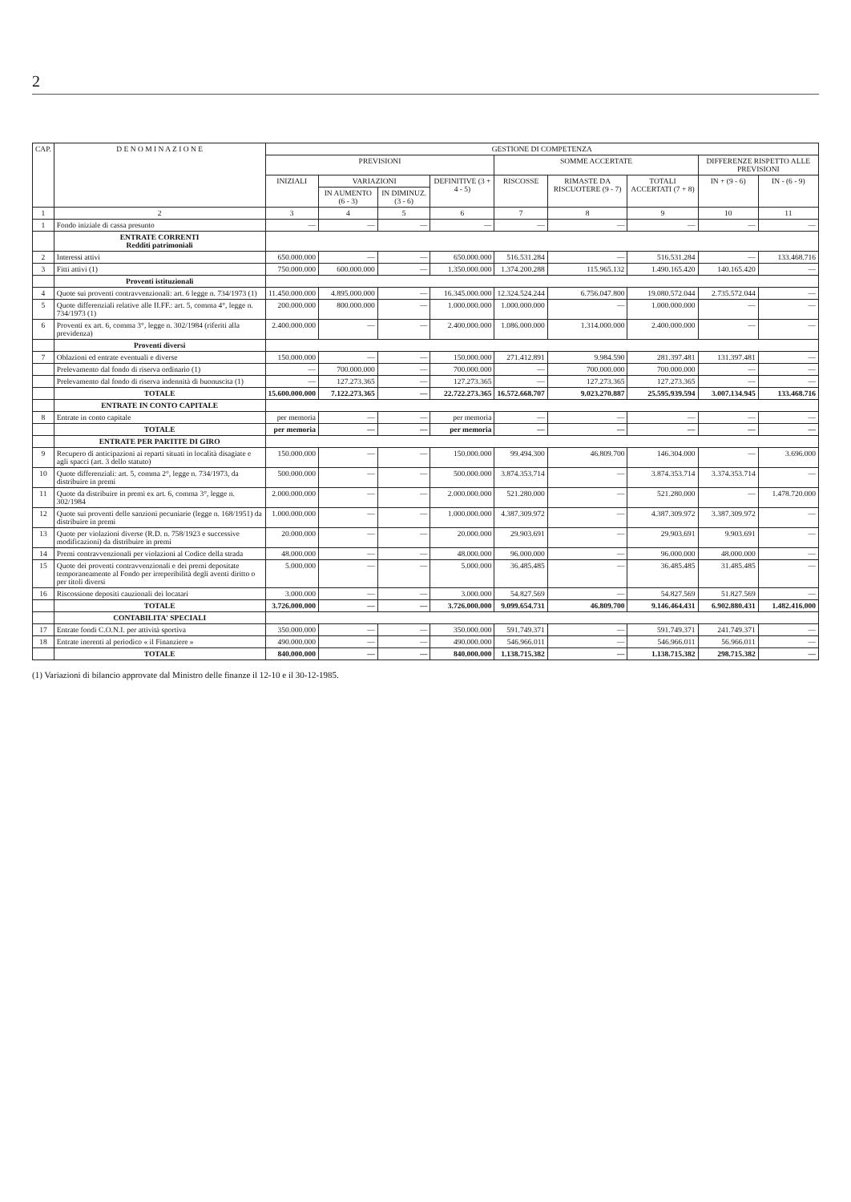2
| CAP. | D E N O M I N A Z I O N E | GESTIONE DI COMPETENZA | | | | | | | | |
| --- | --- | --- | --- | --- | --- | --- | --- | --- | --- | --- |
| | | PREVISIONI | | | | SOMME ACCERTATE | | | DIFFERENZE RISPETTO ALLE PREVISIONI | |
| | | INIZIALI | VARIAZIONI | | DEFINITIVE (3 + 4 - 5) | RISCOSSE | RIMASTE DA RISCUOTERE (9 - 7) | TOTALI ACCERTATI (7 + 8) | IN + (9 - 6) | IN - (6 - 9) |
| | | | IN AUMENTO (6 - 3) | IN DIMINUZ. (3 - 6) | | | | | | |
| 1 | 2 | 3 | 4 | 5 | 6 | 7 | 8 | 9 | 10 | 11 |
| 1 | Fondo iniziale di cassa presunto | — | — | — | — | — | — | — | — | — |
| | ENTRATE CORRENTI Redditi patrimoniali | | | | | | | | | |
| 2 | Interessi attivi | 650.000.000 | — | — | 650.000.000 | 516.531.284 | — | 516.531.284 | — | 133.468.716 |
| 3 | Fitti attivi (1) | 750.000.000 | 600.000.000 | — | 1.350.000.000 | 1.374.200.288 | 115.965.132 | 1.490.165.420 | 140.165.420 | — |
| | Proventi istituzionali | | | | | | | | | |
| 4 | Quote sui proventi contravvenzionali: art. 6 legge n. 734/1973 (1) | 11.450.000.000 | 4.895.000.000 | — | 16.345.000.000 | 12.324.524.244 | 6.756.047.800 | 19.080.572.044 | 2.735.572.044 | — |
| 5 | Quote differenziali relative alle II.FF.: art. 5, comma 4°, legge n. 734/1973 (1) | 200.000.000 | 800.000.000 | — | 1.000.000.000 | 1.000.000.000 | — | 1.000.000.000 | — | — |
| 6 | Proventi ex art. 6, comma 3°, legge n. 302/1984 (riferiti alla previdenza) | 2.400.000.000 | — | — | 2.400.000.000 | 1.086.000.000 | 1.314.000.000 | 2.400.000.000 | — | — |
| | Proventi diversi | | | | | | | | | |
| 7 | Oblazioni ed entrate eventuali e diverse | 150.000.000 | — | — | 150.000.000 | 271.412.891 | 9.984.590 | 281.397.481 | 131.397.481 | — |
| | Prelevamento dal fondo di riserva ordinario (1) | — | 700.000.000 | — | 700.000.000 | — | 700.000.000 | 700.000.000 | — | — |
| | Prelevamento dal fondo di riserva indennità di buonuscita (1) | — | 127.273.365 | — | 127.273.365 | — | 127.273.365 | 127.273.365 | — | — |
| | TOTALE | 15.600.000.000 | 7.122.273.365 | — | 22.722.273.365 | 16.572.668.707 | 9.023.270.887 | 25.595.939.594 | 3.007.134.945 | 133.468.716 |
| | ENTRATE IN CONTO CAPITALE | | | | | | | | | |
| 8 | Entrate in conto capitale | per memoria | — | — | per memoria | — | — | — | — | — |
| | TOTALE | per memoria | — | — | per memoria | — | — | — | — | — |
| | ENTRATE PER PARTITE DI GIRO | | | | | | | | | |
| 9 | Recupero di anticipazioni ai reparti situati in località disagiate e agli spacci (art. 3 dello statuto) | 150.000.000 | — | — | 150.000.000 | 99.494.300 | 46.809.700 | 146.304.000 | — | 3.696.000 |
| 10 | Quote differenziali: art. 5, comma 2°, legge n. 734/1973, da distribuire in premi | 500.000.000 | — | — | 500.000.000 | 3.874.353.714 | — | 3.874.353.714 | 3.374.353.714 | — |
| 11 | Quote da distribuire in premi ex art. 6, comma 3°, legge n. 302/1984 | 2.000.000.000 | — | — | 2.000.000.000 | 521.280.000 | — | 521.280.000 | — | 1.478.720.000 |
| 12 | Quote sui proventi delle sanzioni pecuniarie (legge n. 168/1951) da distribuire in premi | 1.000.000.000 | — | — | 1.000.000.000 | 4.387.309.972 | — | 4.387.309.972 | 3.387.309.972 | — |
| 13 | Quote per violazioni diverse (R.D. n. 758/1923 e successive modificazioni) da distribuire in premi | 20.000.000 | — | — | 20.000.000 | 29.903.691 | — | 29.903.691 | 9.903.691 | — |
| 14 | Premi contravvenzionali per violazioni al Codice della strada | 48.000.000 | — | — | 48.000.000 | 96.000.000 | — | 96.000.000 | 48.000.000 | — |
| 15 | Quote dei proventi contravvenzionali e dei premi depositate temporaneamente al Fondo per irreperibilità degli aventi diritto o per titoli diversi | 5.000.000 | — | — | 5.000.000 | 36.485.485 | — | 36.485.485 | 31.485.485 | — |
| 16 | Riscossione depositi cauzionali dei locatari | 3.000.000 | — | — | 3.000.000 | 54.827.569 | — | 54.827.569 | 51.827.569 | — |
| | TOTALE | 3.726.000.000 | — | — | 3.726.000.000 | 9.099.654.731 | 46.809.700 | 9.146.464.431 | 6.902.880.431 | 1.482.416.000 |
| | CONTABILITA' SPECIALI | | | | | | | | | |
| 17 | Entrate fondi C.O.N.I. per attività sportiva | 350.000.000 | — | — | 350.000.000 | 591.749.371 | — | 591.749.371 | 241.749.371 | — |
| 18 | Entrate inerenti al periodico « il Finanziere » | 490.000.000 | — | — | 490.000.000 | 546.966.011 | — | 546.966.011 | 56.966.011 | — |
| | TOTALE | 840.000.000 | — | — | 840.000.000 | 1.138.715.382 | — | 1.138.715.382 | 298.715.382 | — |
(1) Variazioni di bilancio approvate dal Ministro delle finanze il 12-10 e il 30-12-1985.